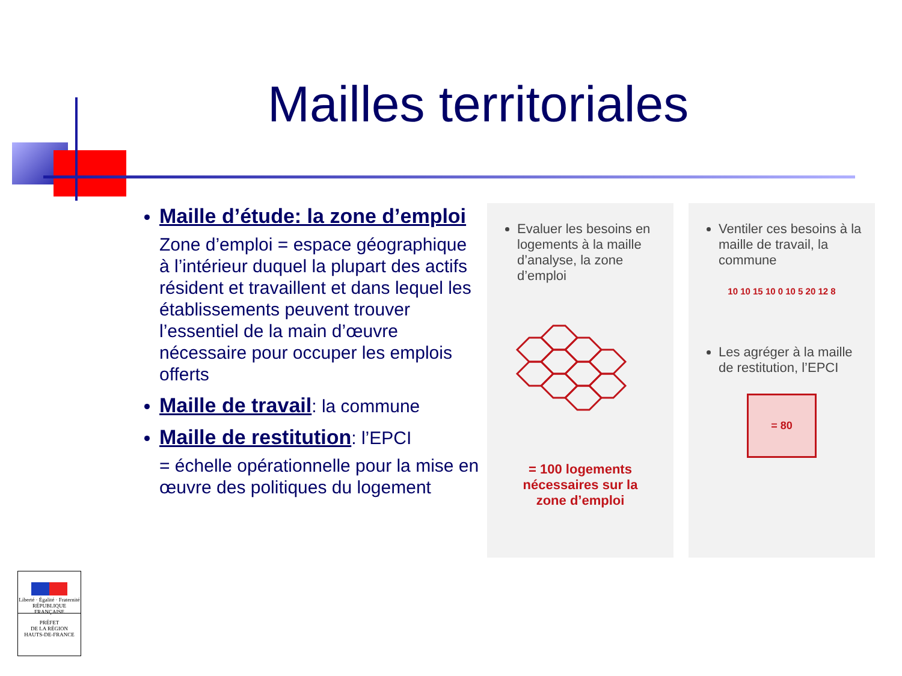Mailles territoriales
Maille d’étude: la zone d’emploi
Zone d’emploi = espace géographique à l’intérieur duquel la plupart des actifs résident et travaillent et dans lequel les établissements peuvent trouver l’essentiel de la main d’œuvre nécessaire pour occuper les emplois offerts
Maille de travail: la commune
Maille de restitution: l’EPCI
= échelle opérationnelle pour la mise en œuvre des politiques du logement
Evaluer les besoins en logements à la maille d’analyse, la zone d’emploi
= 100 logements
nécessaires sur la
zone d’emploi
Ventiler ces besoins à la maille de travail, la commune
10 10 15 10 0 10 5 20 12 8
Les agréger à la maille de restitution, l’EPCI
= 80
Liberté · Égalité · Fraternité
RÉPUBLIQUE FRANÇAISE
PRÉFET
DE LA RÉGION
HAUTS-DE-FRANCE